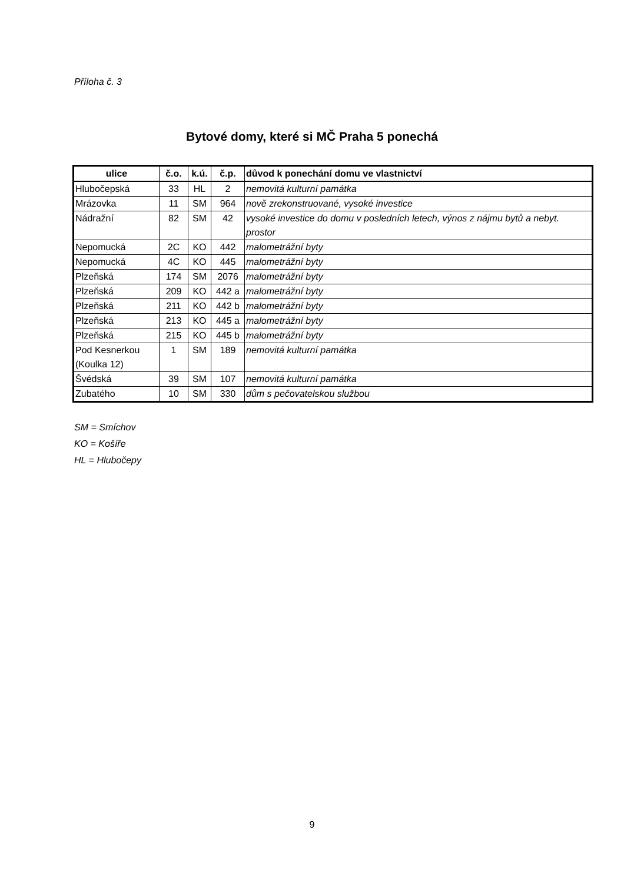Příloha č. 3
Bytové domy, které si MČ Praha 5 ponechá
| ulice | č.o. | k.ú. | č.p. | důvod k ponechání domu ve vlastnictví |
| --- | --- | --- | --- | --- |
| Hlubočepská | 33 | HL | 2 | nemovitá kulturní památka |
| Mrázovka | 11 | SM | 964 | nově zrekonstruované, vysoké investice |
| Nádražní | 82 | SM | 42 | vysoké investice do domu v posledních letech, výnos z nájmu bytů a nebyt. prostor |
| Nepomucká | 2C | KO | 442 | malometrážní byty |
| Nepomucká | 4C | KO | 445 | malometrážní byty |
| Plzeňská | 174 | SM | 2076 | malometrážní byty |
| Plzeňská | 209 | KO | 442 a | malometrážní byty |
| Plzeňská | 211 | KO | 442 b | malometrážní byty |
| Plzeňská | 213 | KO | 445 a | malometrážní byty |
| Plzeňská | 215 | KO | 445 b | malometrážní byty |
| Pod Kesnerkou (Koulka 12) | 1 | SM | 189 | nemovitá kulturní památka |
| Švédská | 39 | SM | 107 | nemovitá kulturní památka |
| Zubatého | 10 | SM | 330 | dům s pečovatelskou službou |
SM = Smíchov
KO = Košíře
HL = Hlubočepy
9